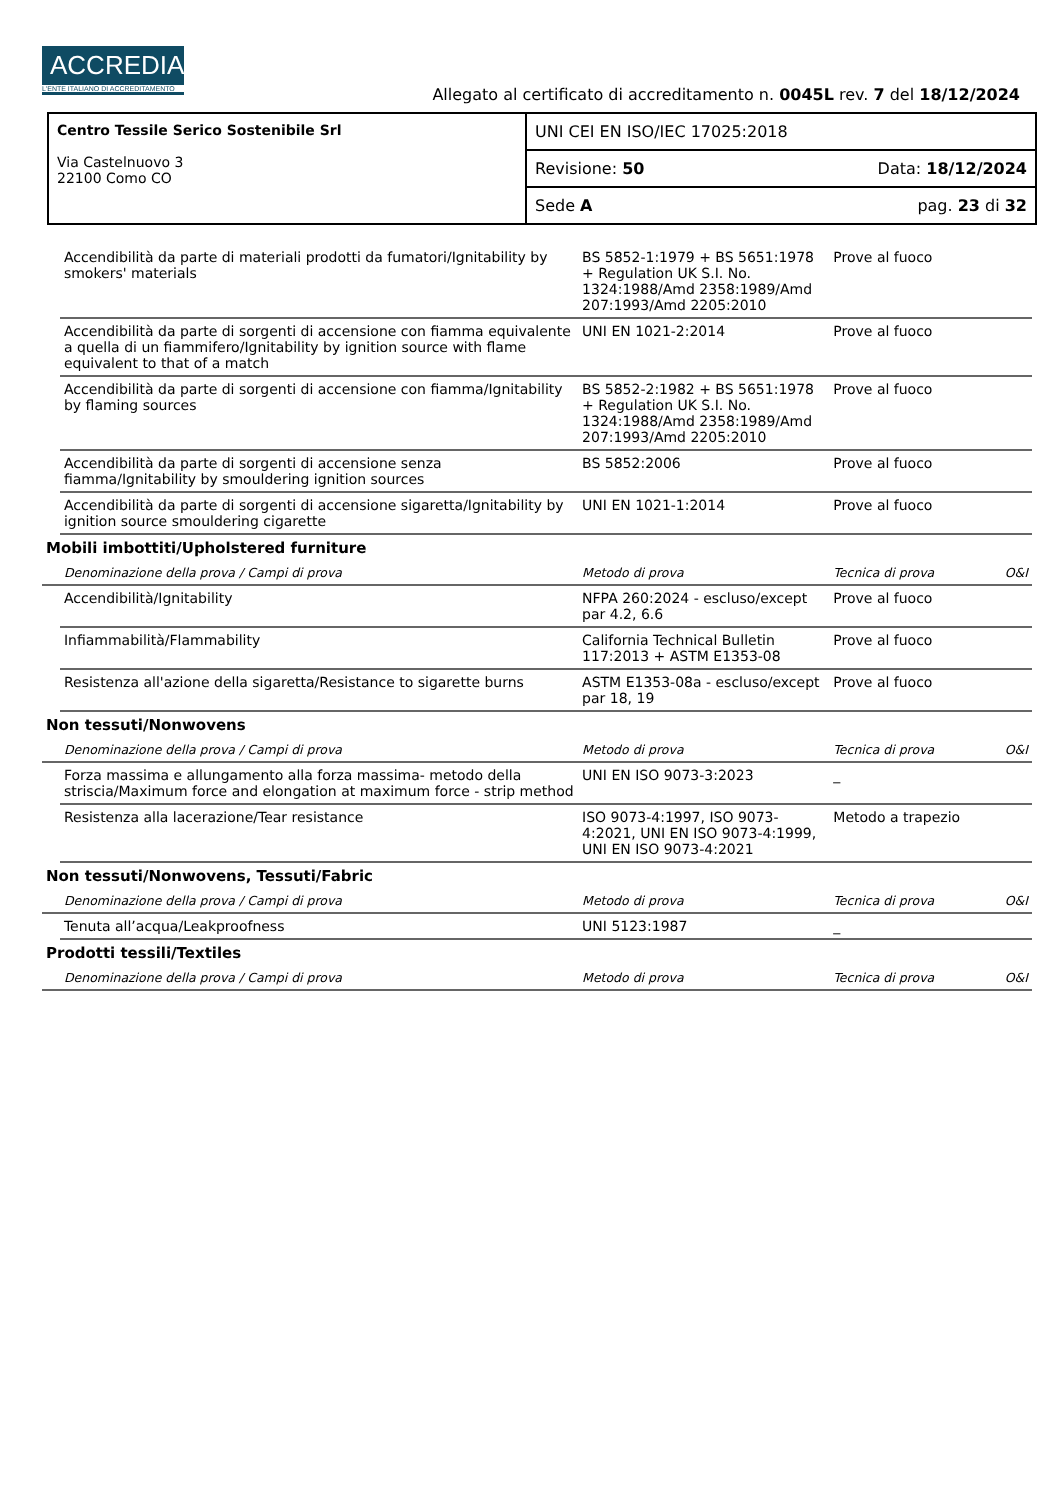ACCREDIA
L'ENTE ITALIANO DI ACCREDITAMENTO
Allegato al certificato di accreditamento n. 0045L rev. 7 del 18/12/2024
| Centro Tessile Serico Sostenibile Srl Via Castelnuovo 3 22100 Como CO | UNI CEI EN ISO/IEC 17025:2018 | |
| | Revisione: 50 | Data: 18/12/2024 |
| | Sede A | pag. 23 di 32 |
| | Accendibilità da parte di materiali prodotti da fumatori/Ignitability by smokers' materials | BS 5852-1:1979 + BS 5651:1978 + Regulation UK S.I. No. 1324:1988/Amd 2358:1989/Amd 207:1993/Amd 2205:2010 | Prove al fuoco | |
| | Accendibilità da parte di sorgenti di accensione con fiamma equivalente a quella di un fiammifero/Ignitability by ignition source with flame equivalent to that of a match | UNI EN 1021-2:2014 | Prove al fuoco | |
| | Accendibilità da parte di sorgenti di accensione con fiamma/Ignitability by flaming sources | BS 5852-2:1982 + BS 5651:1978 + Regulation UK S.I. No. 1324:1988/Amd 2358:1989/Amd 207:1993/Amd 2205:2010 | Prove al fuoco | |
| | Accendibilità da parte di sorgenti di accensione senza fiamma/Ignitability by smouldering ignition sources | BS 5852:2006 | Prove al fuoco | |
| | Accendibilità da parte di sorgenti di accensione sigaretta/Ignitability by ignition source smouldering cigarette | UNI EN 1021-1:2014 | Prove al fuoco | |
| Mobili imbottiti/Upholstered furniture | | | | |
| | Denominazione della prova / Campi di prova | Metodo di prova | Tecnica di prova | O&I |
| | Accendibilità/Ignitability | NFPA 260:2024 - escluso/except par 4.2, 6.6 | Prove al fuoco | |
| | Infiammabilità/Flammability | California Technical Bulletin 117:2013 + ASTM E1353-08 | Prove al fuoco | |
| | Resistenza all'azione della sigaretta/Resistance to sigarette burns | ASTM E1353-08a - escluso/except par 18, 19 | Prove al fuoco | |
| Non tessuti/Nonwovens | | | | |
| | Denominazione della prova / Campi di prova | Metodo di prova | Tecnica di prova | O&I |
| | Forza massima e allungamento alla forza massima- metodo della striscia/Maximum force and elongation at maximum force - strip method | UNI EN ISO 9073-3:2023 | _ | |
| | Resistenza alla lacerazione/Tear resistance | ISO 9073-4:1997, ISO 9073-4:2021, UNI EN ISO 9073-4:1999, UNI EN ISO 9073-4:2021 | Metodo a trapezio | |
| Non tessuti/Nonwovens, Tessuti/Fabric | | | | |
| | Denominazione della prova / Campi di prova | Metodo di prova | Tecnica di prova | O&I |
| | Tenuta all’acqua/Leakproofness | UNI 5123:1987 | _ | |
| Prodotti tessili/Textiles | | | | |
| | Denominazione della prova / Campi di prova | Metodo di prova | Tecnica di prova | O&I |